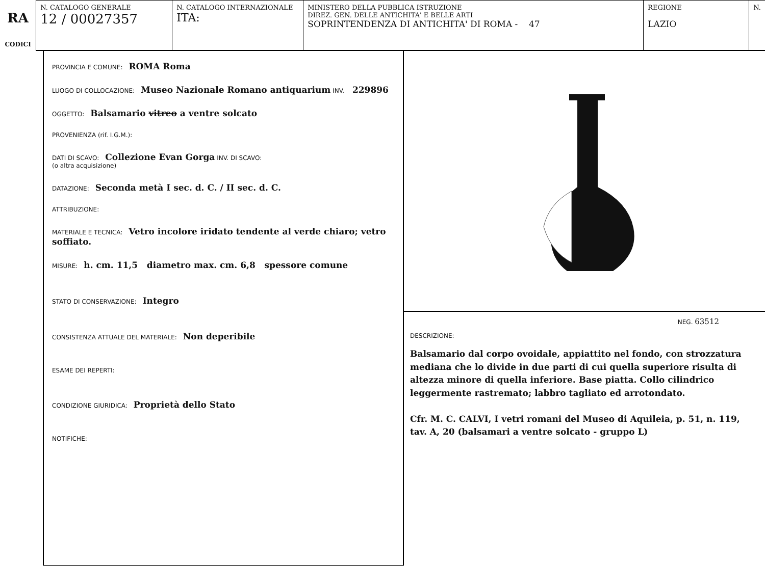RA
CODICI
N. CATALOGO GENERALE
12 / 00027357
N. CATALOGO INTERNAZIONALE
ITA:
MINISTERO DELLA PUBBLICA ISTRUZIONE
DIREZ. GEN. DELLE ANTICHITA' E BELLE ARTI
SOPRINTENDENZA DI ANTICHITA' DI ROMA - 47
REGIONE
LAZIO
N.
PROVINCIA E COMUNE: ROMA Roma
LUOGO DI COLLOCAZIONE: Museo Nazionale Romano antiquarium INV. 229896
OGGETTO: Balsamario vitreo a ventre solcato
PROVENIENZA (rif. I.G.M.):
DATI DI SCAVO: Collezione Evan Gorga INV. DI SCAVO:
(o altra acquisizione)
DATAZIONE: Seconda metà I sec. d. C. / II sec. d. C.
ATTRIBUZIONE:
MATERIALE E TECNICA: Vetro incolore iridato tendente al verde chiaro; vetro soffiato.
MISURE: h. cm. 11,5 diametro max. cm. 6,8 spessore comune
STATO DI CONSERVAZIONE: Integro
CONSISTENZA ATTUALE DEL MATERIALE: Non deperibile
ESAME DEI REPERTI:
CONDIZIONE GIURIDICA: Proprietà dello Stato
NOTIFICHE:
NEG. 63512
DESCRIZIONE:
Balsamario dal corpo ovoidale, appiattito nel fondo, con strozzatura mediana che lo divide in due parti di cui quella superiore risulta di altezza minore di quella inferiore. Base piatta. Collo cilindrico leggermente rastremato; labbro tagliato ed arrotondato.
Cfr. M. C. CALVI, I vetri romani del Museo di Aquileia, p. 51, n. 119, tav. A, 20 (balsamari a ventre solcato - gruppo L)